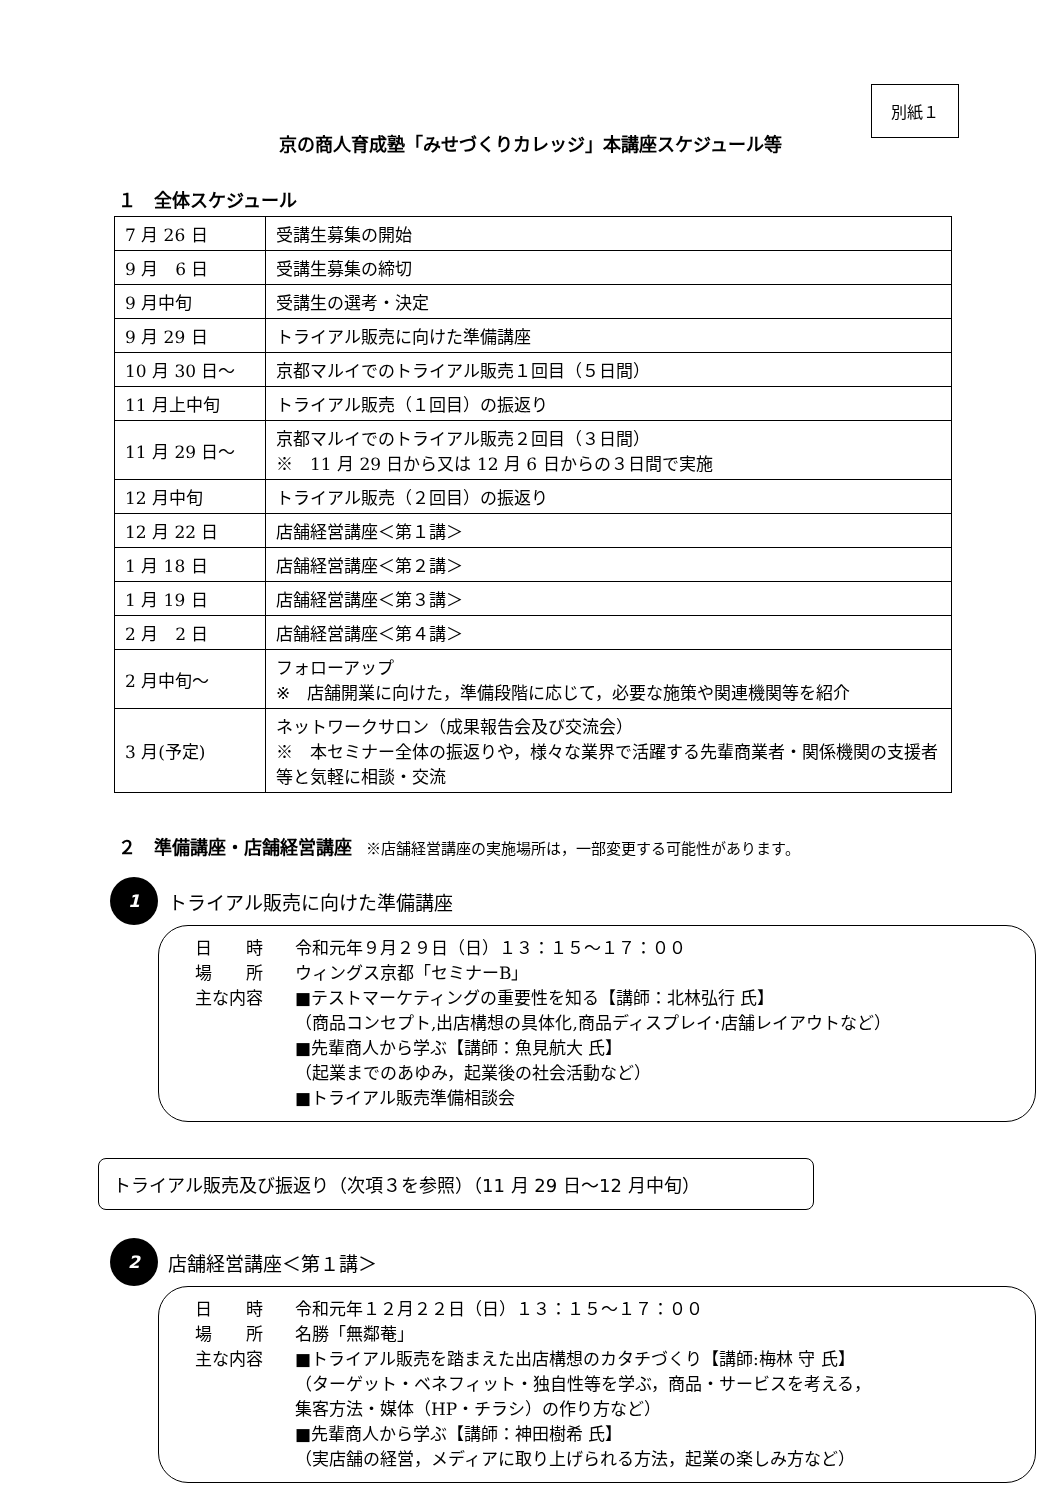別紙１
京の商人育成塾「みせづくりカレッジ」本講座スケジュール等
１　全体スケジュール
| 7 月 26 日 | 受講生募集の開始 |
| 9 月 6 日 | 受講生募集の締切 |
| 9 月中旬 | 受講生の選考・決定 |
| 9 月 29 日 | トライアル販売に向けた準備講座 |
| 10 月 30 日～ | 京都マルイでのトライアル販売１回目（５日間） |
| 11 月上中旬 | トライアル販売（１回目）の振返り |
| 11 月 29 日～ | 京都マルイでのトライアル販売２回目（３日間） ※ 11 月 29 日から又は 12 月 6 日からの３日間で実施 |
| 12 月中旬 | トライアル販売（２回目）の振返り |
| 12 月 22 日 | 店舗経営講座＜第１講＞ |
| 1 月 18 日 | 店舗経営講座＜第２講＞ |
| 1 月 19 日 | 店舗経営講座＜第３講＞ |
| 2 月 2 日 | 店舗経営講座＜第４講＞ |
| 2 月中旬～ | フォローアップ ※ 店舗開業に向けた，準備段階に応じて，必要な施策や関連機関等を紹介 |
| 3 月(予定) | ネットワークサロン（成果報告会及び交流会） ※ 本セミナー全体の振返りや，様々な業界で活躍する先輩商業者・関係機関の支援者等と気軽に相談・交流 |
２　準備講座・店舗経営講座 ※店舗経営講座の実施場所は，一部変更する可能性があります。
1 トライアル販売に向けた準備講座
日　　時 令和元年９月２９日（日）１３：１５～１７：００
場　　所 ウィングス京都「セミナーB」
主な内容 ■テストマーケティングの重要性を知る【講師：北林弘行 氏】
（商品コンセプト,出店構想の具体化,商品ディスプレイ･店舗レイアウトなど）
■先輩商人から学ぶ【講師：魚見航大 氏】
（起業までのあゆみ，起業後の社会活動など）
■トライアル販売準備相談会
トライアル販売及び振返り（次項３を参照）（11 月 29 日～12 月中旬）
2 店舗経営講座＜第１講＞
日　　時 令和元年１２月２２日（日）１３：１５～１７：００
場　　所 名勝「無鄰菴」
主な内容 ■トライアル販売を踏まえた出店構想のカタチづくり【講師:梅林 守 氏】
（ターゲット・ベネフィット・独自性等を学ぶ，商品・サービスを考える，
集客方法・媒体（HP・チラシ）の作り方など）
■先輩商人から学ぶ【講師：神田樹希 氏】
（実店舗の経営，メディアに取り上げられる方法，起業の楽しみ方など）